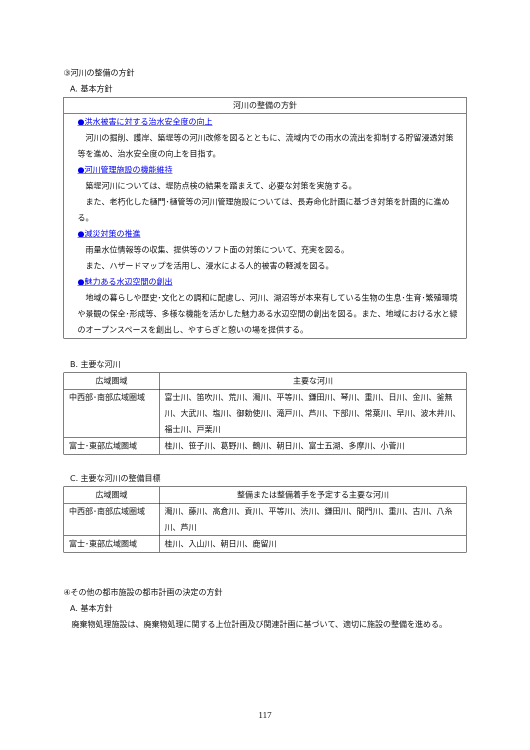③河川の整備の方針
A. 基本方針
| 河川の整備の方針 |
| --- |
| ●洪水被害に対する治水安全度の向上 河川の掘削、護岸、築堤等の河川改修を図るとともに、流域内での雨水の流出を抑制する貯留浸透対策等を進め、治水安全度の向上を目指す。 ●河川管理施設の機能維持 築堤河川については、堤防点検の結果を踏まえて、必要な対策を実施する。 また、老朽化した樋門･樋管等の河川管理施設については、長寿命化計画に基づき対策を計画的に進める。 ●減災対策の推進 雨量水位情報等の収集、提供等のソフト面の対策について、充実を図る。 また、ハザードマップを活用し、浸水による人的被害の軽減を図る。 ●魅力ある水辺空間の創出 地域の暮らしや歴史･文化との調和に配慮し、河川、湖沼等が本来有している生物の生息･生育･繁殖環境や景観の保全･形成等、多様な機能を活かした魅力ある水辺空間の創出を図る。また、地域における水と緑のオープンスペースを創出し、やすらぎと憩いの場を提供する。 |
B. 主要な河川
| 広域圏域 | 主要な河川 |
| --- | --- |
| 中西部･南部広域圏域 | 富士川、笛吹川、荒川、濁川、平等川、鎌田川、琴川、重川、日川、金川、釜無川、大武川、塩川、御勅使川、滝戸川、芦川、下部川、常葉川、早川、波木井川、福士川、戸栗川 |
| 富士･東部広域圏域 | 桂川、笹子川、葛野川、鶴川、朝日川、富士五湖、多摩川、小菅川 |
C. 主要な河川の整備目標
| 広域圏域 | 整備または整備着手を予定する主要な河川 |
| --- | --- |
| 中西部･南部広域圏域 | 濁川、藤川、高倉川、貢川、平等川、渋川、鎌田川、間門川、重川、古川、八糸川、芦川 |
| 富士･東部広域圏域 | 桂川、入山川、朝日川、鹿留川 |
④その他の都市施設の都市計画の決定の方針
A. 基本方針
　廃棄物処理施設は、廃棄物処理に関する上位計画及び関連計画に基づいて、適切に施設の整備を進める。
117